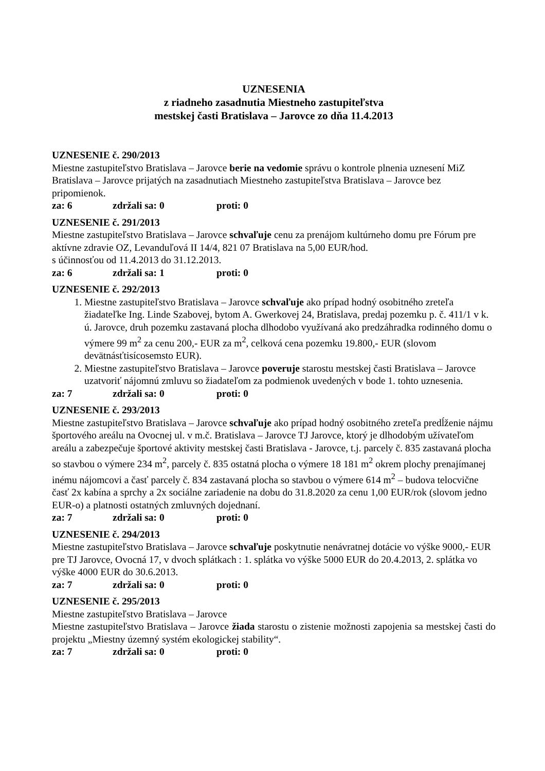UZNESENIA
z riadneho zasadnutia Miestneho zastupiteľstva
mestskej časti Bratislava – Jarovce zo dňa 11.4.2013
UZNESENIE č. 290/2013
Miestne zastupiteľstvo Bratislava – Jarovce berie na vedomie správu o kontrole plnenia uznesení MiZ Bratislava – Jarovce prijatých na zasadnutiach Miestneho zastupiteľstva Bratislava – Jarovce bez pripomienok.
za: 6 zdržali sa: 0 proti: 0
UZNESENIE č. 291/2013
Miestne zastupiteľstvo Bratislava – Jarovce schvaľuje cenu za prenájom kultúrneho domu pre Fórum pre aktívne zdravie OZ, Levanduľová II 14/4, 821 07 Bratislava na 5,00 EUR/hod.
s účinnosťou od 11.4.2013 do 31.12.2013.
za: 6 zdržali sa: 1 proti: 0
UZNESENIE č. 292/2013
1. Miestne zastupiteľstvo Bratislava – Jarovce schvaľuje ako prípad hodný osobitného zreteľa žiadateľke Ing. Linde Szabovej, bytom A. Gwerkovej 24, Bratislava, predaj pozemku p. č. 411/1 v k. ú. Jarovce, druh pozemku zastavaná plocha dlhodobo využívaná ako predzáhradka rodinného domu o výmere 99 m<sup>2</sup> za cenu 200,- EUR za m<sup>2</sup>, celková cena pozemku 19.800,- EUR (slovom devätnásťtisícosemsto EUR).
2. Miestne zastupiteľstvo Bratislava – Jarovce poveruje starostu mestskej časti Bratislava – Jarovce uzatvoriť nájomnú zmluvu so žiadateľom za podmienok uvedených v bode 1. tohto uznesenia.
za: 7 zdržali sa: 0 proti: 0
UZNESENIE č. 293/2013
Miestne zastupiteľstvo Bratislava – Jarovce schvaľuje ako prípad hodný osobitného zreteľa predĺženie nájmu športového areálu na Ovocnej ul. v m.č. Bratislava – Jarovce TJ Jarovce, ktorý je dlhodobým užívateľom areálu a zabezpečuje športové aktivity mestskej časti Bratislava - Jarovce, t.j. parcely č. 835 zastavaná plocha so stavbou o výmere 234 m<sup>2</sup>, parcely č. 835 ostatná plocha o výmere 18 181 m<sup>2</sup> okrem plochy prenajímanej inému nájomcovi a časť parcely č. 834 zastavaná plocha so stavbou o výmere 614 m<sup>2</sup> – budova telocvične časť 2x kabína a sprchy a 2x sociálne zariadenie na dobu do 31.8.2020 za cenu 1,00 EUR/rok (slovom jedno EUR-o) a platnosti ostatných zmluvných dojednaní.
za: 7 zdržali sa: 0 proti: 0
UZNESENIE č. 294/2013
Miestne zastupiteľstvo Bratislava – Jarovce schvaľuje poskytnutie nenávratnej dotácie vo výške 9000,- EUR pre TJ Jarovce, Ovocná 17, v dvoch splátkach : 1. splátka vo výške 5000 EUR do 20.4.2013, 2. splátka vo výške 4000 EUR do 30.6.2013.
za: 7 zdržali sa: 0 proti: 0
UZNESENIE č. 295/2013
Miestne zastupiteľstvo Bratislava – Jarovce
Miestne zastupiteľstvo Bratislava – Jarovce žiada starostu o zistenie možnosti zapojenia sa mestskej časti do projektu „Miestny územný systém ekologickej stability“.
za: 7 zdržali sa: 0 proti: 0